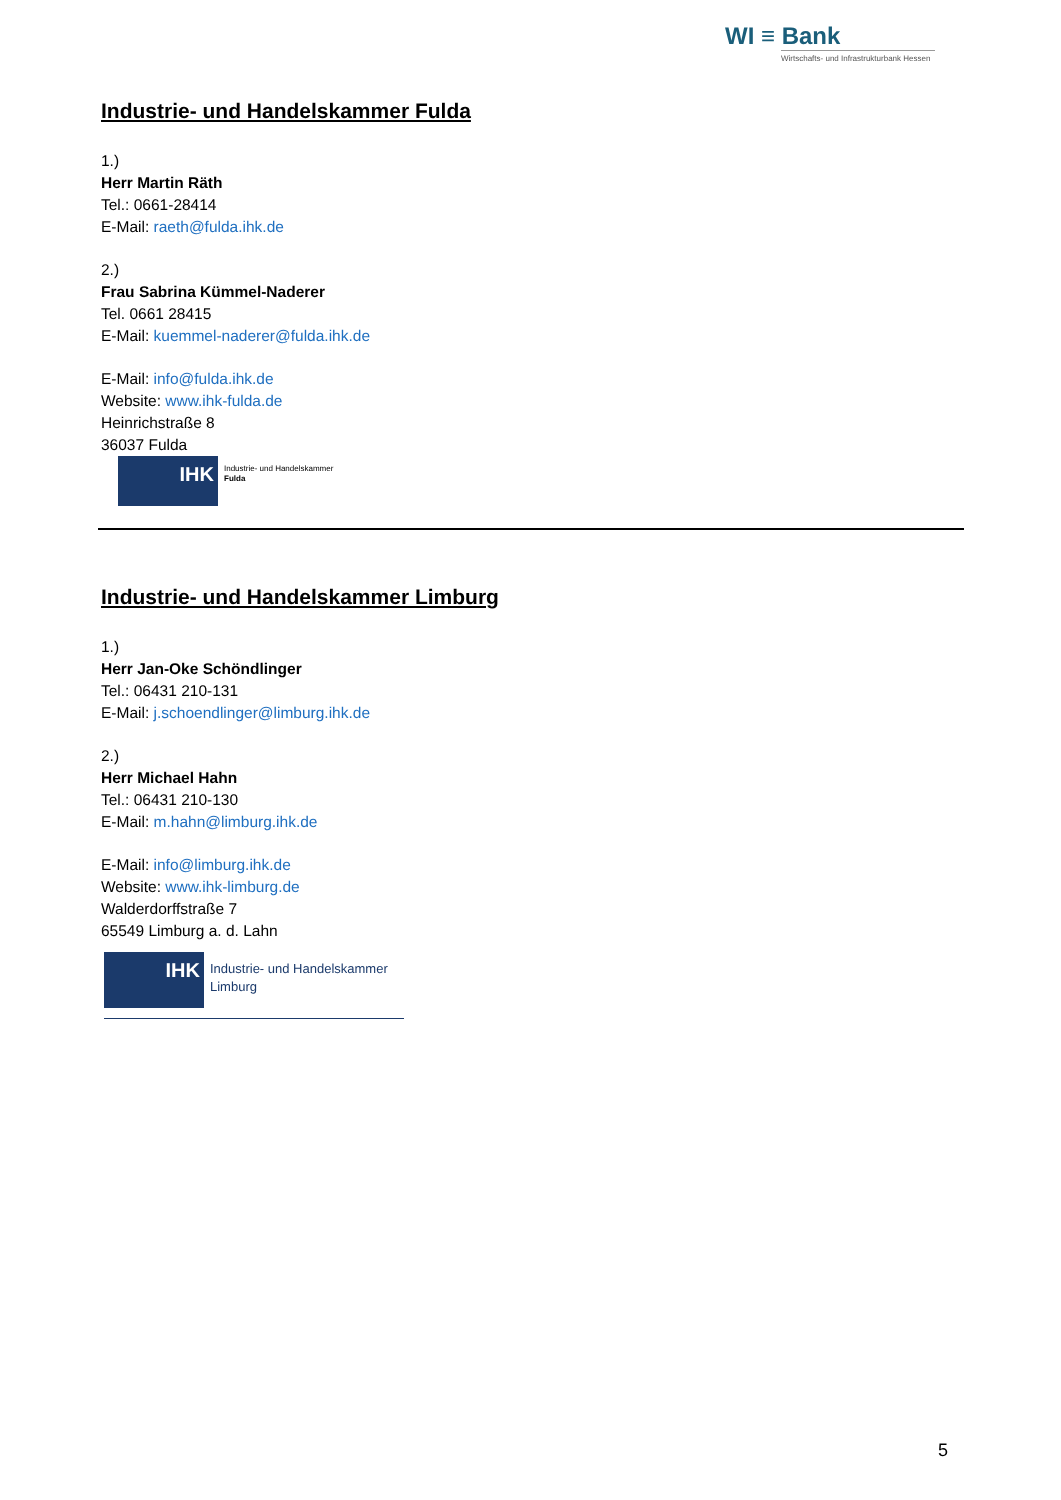WI ≡ Bank
Wirtschafts- und Infrastrukturbank Hessen
Industrie- und Handelskammer Fulda
1.)
Herr Martin Räth
Tel.: 0661-28414
E-Mail: raeth@fulda.ihk.de
2.)
Frau Sabrina Kümmel-Naderer
Tel. 0661 28415
E-Mail: kuemmel-naderer@fulda.ihk.de
E-Mail: info@fulda.ihk.de
Website: www.ihk-fulda.de
Heinrichstraße 8
36037 Fulda
IHK
Industrie- und Handelskammer
Fulda
Industrie- und Handelskammer Limburg
1.)
Herr Jan-Oke Schöndlinger
Tel.: 06431 210-131
E-Mail: j.schoendlinger@limburg.ihk.de
2.)
Herr Michael Hahn
Tel.: 06431 210-130
E-Mail: m.hahn@limburg.ihk.de
E-Mail: info@limburg.ihk.de
Website: www.ihk-limburg.de
Walderdorffstraße 7
65549 Limburg a. d. Lahn
IHK
Industrie- und Handelskammer
Limburg
5